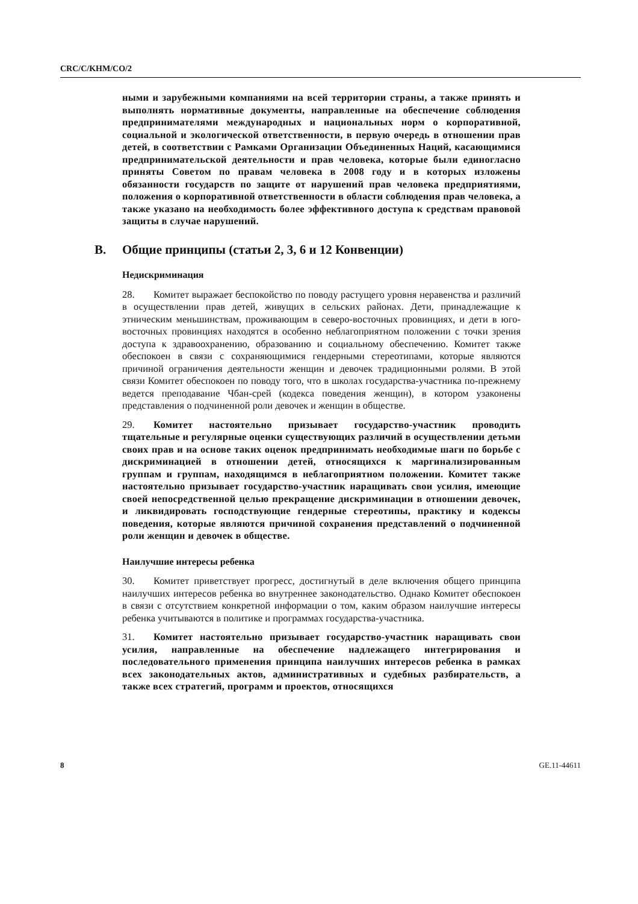CRC/C/KHM/CO/2
ными и зарубежными компаниями на всей территории страны, а также принять и выполнять нормативные документы, направленные на обеспечение соблюдения предпринимателями международных и национальных норм о корпоративной, социальной и экологической ответственности, в первую очередь в отношении прав детей, в соответствии с Рамками Организации Объединенных Наций, касающимися предпринимательской деятельности и прав человека, которые были единогласно приняты Советом по правам человека в 2008 году и в которых изложены обязанности государств по защите от нарушений прав человека предприятиями, положения о корпоративной ответственности в области соблюдения прав человека, а также указано на необходимость более эффективного доступа к средствам правовой защиты в случае нарушений.
B. Общие принципы (статьи 2, 3, 6 и 12 Конвенции)
Недискриминация
28. Комитет выражает беспокойство по поводу растущего уровня неравенства и различий в осуществлении прав детей, живущих в сельских районах. Дети, принадлежащие к этническим меньшинствам, проживающим в северо-восточных провинциях, и дети в юго-восточных провинциях находятся в особенно неблагоприятном положении с точки зрения доступа к здравоохранению, образованию и социальному обеспечению. Комитет также обеспокоен в связи с сохраняющимися гендерными стереотипами, которые являются причиной ограничения деятельности женщин и девочек традиционными ролями. В этой связи Комитет обеспокоен по поводу того, что в школах государства-участника по-прежнему ведется преподавание Чбан-срей (кодекса поведения женщин), в котором узаконены представления о подчиненной роли девочек и женщин в обществе.
29. Комитет настоятельно призывает государство-участник проводить тщательные и регулярные оценки существующих различий в осуществлении детьми своих прав и на основе таких оценок предпринимать необходимые шаги по борьбе с дискриминацией в отношении детей, относящихся к маргинализированным группам и группам, находящимся в неблагоприятном положении. Комитет также настоятельно призывает государство-участник наращивать свои усилия, имеющие своей непосредственной целью прекращение дискриминации в отношении девочек, и ликвидировать господствующие гендерные стереотипы, практику и кодексы поведения, которые являются причиной сохранения представлений о подчиненной роли женщин и девочек в обществе.
Наилучшие интересы ребенка
30. Комитет приветствует прогресс, достигнутый в деле включения общего принципа наилучших интересов ребенка во внутреннее законодательство. Однако Комитет обеспокоен в связи с отсутствием конкретной информации о том, каким образом наилучшие интересы ребенка учитываются в политике и программах государства-участника.
31. Комитет настоятельно призывает государство-участник наращивать свои усилия, направленные на обеспечение надлежащего интегрирования и последовательного применения принципа наилучших интересов ребенка в рамках всех законодательных актов, административных и судебных разбирательств, а также всех стратегий, программ и проектов, относящихся
8 GE.11-44611